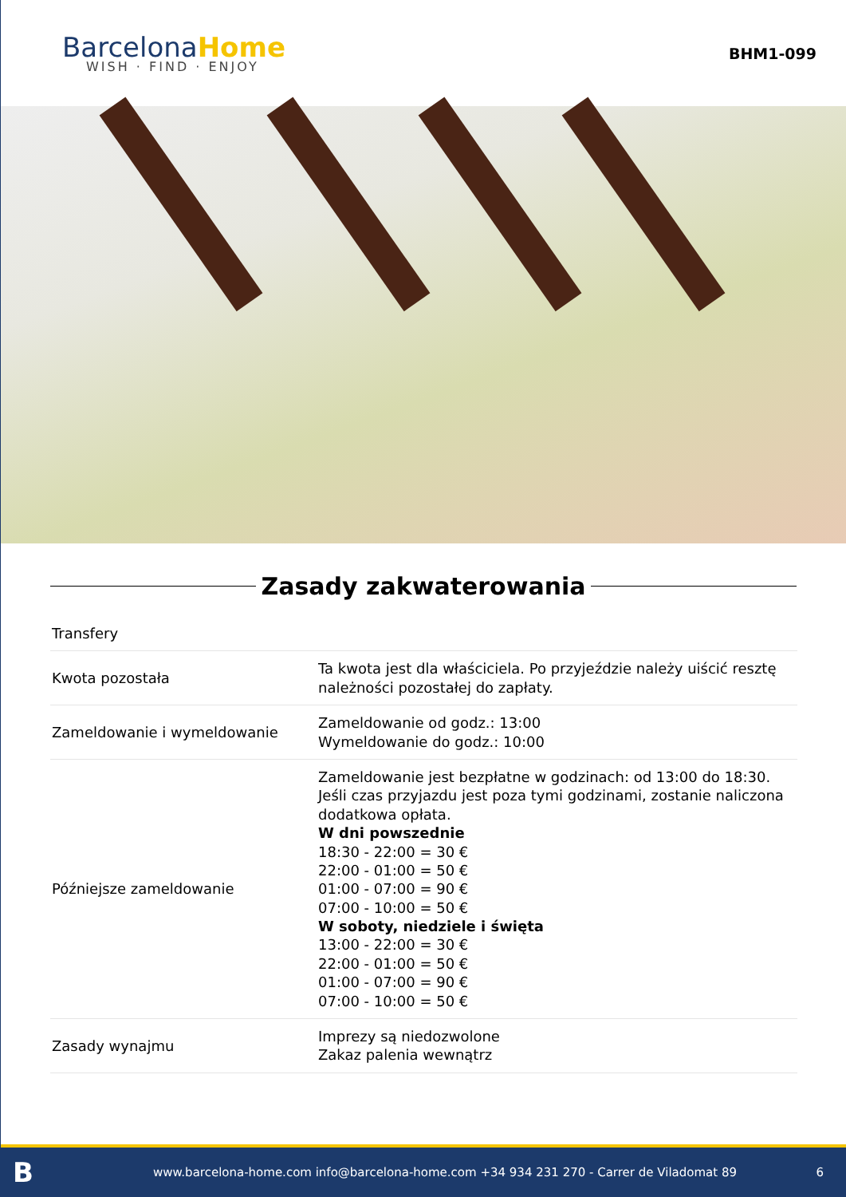BarcelonaHome
WISH · FIND · ENJOY
BHM1-099
Zasady zakwaterowania
| Transfery | |
| Kwota pozostała | Ta kwota jest dla właściciela. Po przyjeździe należy uiścić resztę należności pozostałej do zapłaty. |
| Zameldowanie i wymeldowanie | Zameldowanie od godz.: 13:00 Wymeldowanie do godz.: 10:00 |
| Późniejsze zameldowanie | Zameldowanie jest bezpłatne w godzinach: od 13:00 do 18:30. Jeśli czas przyjazdu jest poza tymi godzinami, zostanie naliczona dodatkowa opłata. W dni powszednie 18:30 - 22:00 = 30 € 22:00 - 01:00 = 50 € 01:00 - 07:00 = 90 € 07:00 - 10:00 = 50 € W soboty, niedziele i święta 13:00 - 22:00 = 30 € 22:00 - 01:00 = 50 € 01:00 - 07:00 = 90 € 07:00 - 10:00 = 50 € |
| Zasady wynajmu | Imprezy są niedozwolone Zakaz palenia wewnątrz |
Bwww.barcelona-home.com info@barcelona-home.com +34 934 231 270 - Carrer de Viladomat 89 6